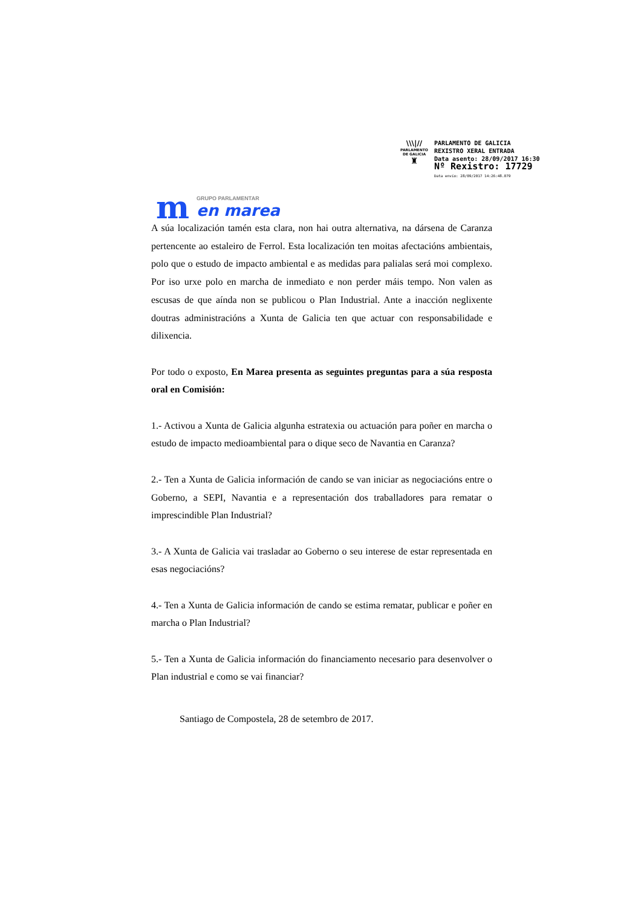\\\|//
PARLAMENTO
DE GALICIA
♜
PARLAMENTO DE GALICIA
REXISTRO XERAL ENTRADA
Data asento: 28/09/2017 16:30
Nº Rexistro: 17729
Data envío: 28/09/2017 14:26:48.079
m
GRUPO PARLAMENTAR
en marea
A súa localización tamén esta clara, non hai outra alternativa, na dársena de Caranza pertencente ao estaleiro de Ferrol. Esta localización ten moitas afectacións ambientais, polo que o estudo de impacto ambiental e as medidas para palialas será moi complexo. Por iso urxe polo en marcha de inmediato e non perder máis tempo. Non valen as escusas de que aínda non se publicou o Plan Industrial. Ante a inacción neglixente doutras administracións a Xunta de Galicia ten que actuar con responsabilidade e dilixencia.
Por todo o exposto, En Marea presenta as seguintes preguntas para a súa resposta oral en Comisión:
1.- Activou a Xunta de Galicia algunha estratexia ou actuación para poñer en marcha o estudo de impacto medioambiental para o dique seco de Navantia en Caranza?
2.- Ten a Xunta de Galicia información de cando se van iniciar as negociacións entre o Goberno, a SEPI, Navantia e a representación dos traballadores para rematar o imprescindible Plan Industrial?
3.- A Xunta de Galicia vai trasladar ao Goberno o seu interese de estar representada en esas negociacións?
4.- Ten a Xunta de Galicia información de cando se estima rematar, publicar e poñer en marcha o Plan Industrial?
5.- Ten a Xunta de Galicia información do financiamento necesario para desenvolver o Plan industrial e como se vai financiar?
Santiago de Compostela, 28 de setembro de 2017.